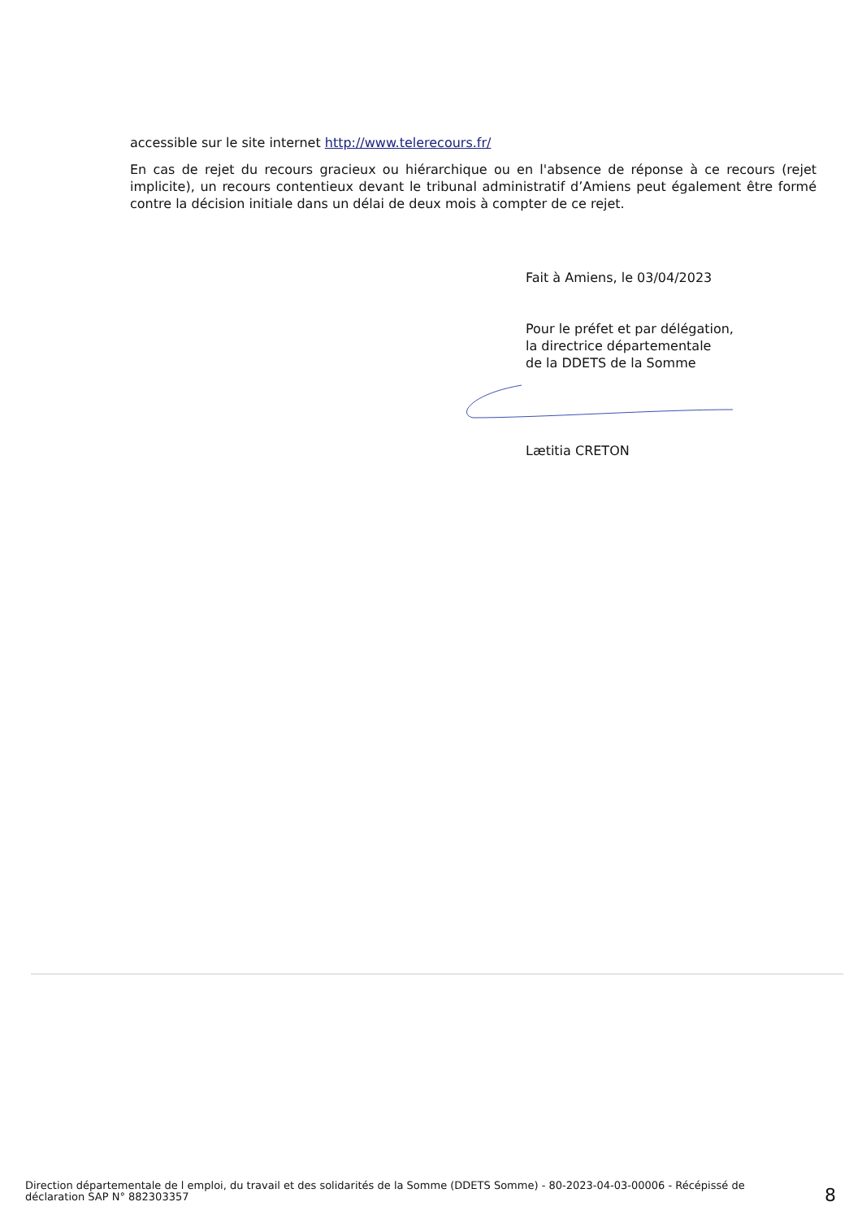accessible sur le site internet http://www.telerecours.fr/
En cas de rejet du recours gracieux ou hiérarchique ou en l'absence de réponse à ce recours (rejet implicite), un recours contentieux devant le tribunal administratif d’Amiens peut également être formé contre la décision initiale dans un délai de deux mois à compter de ce rejet.
Fait à Amiens, le 03/04/2023
Pour le préfet et par délégation,
la directrice départementale
de la DDETS de la Somme
Lætitia CRETON
Direction départementale de l emploi, du travail et des solidarités de la Somme (DDETS Somme) - 80-2023-04-03-00006 - Récépissé de déclaration SAP N° 882303357
8